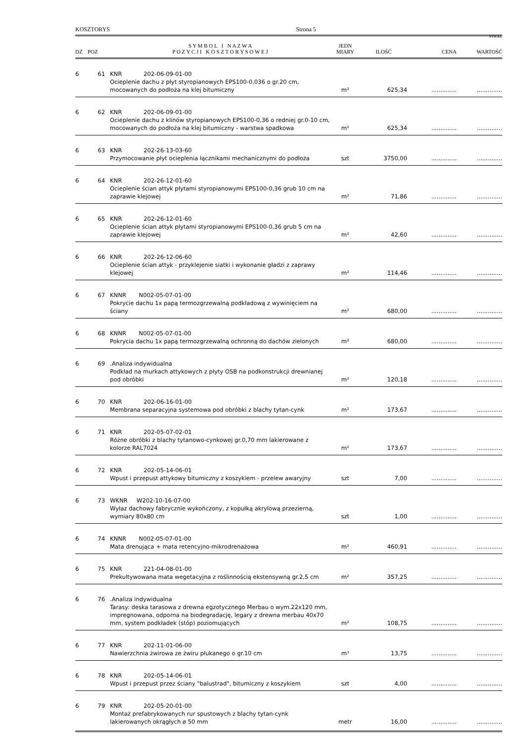KOSZTORYS Strona 5
SYKAL
| DZ | POZ | S Y M B O L I N A Z W A P O Z Y C J I K O S Z T O R Y S O W E J | JEDN MIARY | ILOŚĆ | CENA | WARTOŚĆ |
| --- | --- | --- | --- | --- | --- | --- |
| 6 | 61 | KNR 202-06-09-01-00 | | | | |
| | | Ocieplenie dachu z płyt styropianowych EPS100-0,036 o gr.20 cm, mocowanych do podłoża na klej bitumiczny | m² | 625,34 | .............. | .............. |
| 6 | 62 | KNR 202-06-09-01-00 | | | | |
| | | Ocieplenie dachu z klinów styropianowych EPS100-0,36 o redniej gr.0-10 cm, mocowanych do podłoża na klej bitumiczny - warstwa spadkowa | m² | 625,34 | .............. | .............. |
| 6 | 63 | KNR 202-26-13-03-60 | | | | |
| | | Przymocowanie płyt ocieplenia łącznikami mechanicznymi do podłoża | szt | 3750,00 | .............. | .............. |
| 6 | 64 | KNR 202-26-12-01-60 | | | | |
| | | Ocieplenie ścian attyk płytami styropianowymi EPS100-0,36 grub 10 cm na zaprawie klejowej | m² | 71,86 | .............. | .............. |
| 6 | 65 | KNR 202-26-12-01-60 | | | | |
| | | Ocieplenie ścian attyk płytami styropianowymi EPS100-0,36 grub 5 cm na zaprawie klejowej | m² | 42,60 | .............. | .............. |
| 6 | 66 | KNR 202-26-12-06-60 | | | | |
| | | Ocieplenie ścian attyk - przyklejenie siatki i wykonanie gładzi z zaprawy klejowej | m² | 114,46 | .............. | .............. |
| 6 | 67 | KNNR N002-05-07-01-00 | | | | |
| | | Pokrycie dachu 1x papą termozgrzewalną podkładową z wywinięciem na ściany | m² | 680,00 | .............. | .............. |
| 6 | 68 | KNNR N002-05-07-01-00 | | | | |
| | | Pokrycia dachu 1x papą termozgrzewalną ochronną do dachów zielonych | m² | 680,00 | .............. | .............. |
| 6 | 69 | .Analiza indywidualna | | | | |
| | | Podkład na murkach attykowych z płyty OSB na podkonstrukcji drewnianej pod obróbki | m² | 120,18 | .............. | .............. |
| 6 | 70 | KNR 202-06-16-01-00 | | | | |
| | | Membrana separacyjna systemowa pod obróbki z blachy tytan-cynk | m² | 173,67 | .............. | .............. |
| 6 | 71 | KNR 202-05-07-02-01 | | | | |
| | | Różne obróbki z blachy tytanowo-cynkowej gr.0,70 mm lakierowane z kolorze RAL7024 | m² | 173,67 | .............. | .............. |
| 6 | 72 | KNR 202-05-14-06-01 | | | | |
| | | Wpust i przepust attykowy bitumiczny z koszykiem - przelew awaryjny | szt | 7,00 | .............. | .............. |
| 6 | 73 | WKNR W202-10-16-07-00 | | | | |
| | | Wyłaz dachowy fabrycznie wykończony, z kopułką akrylową przezierną, wymiary 80x80 cm | szt | 1,00 | .............. | .............. |
| 6 | 74 | KNNR N002-05-07-01-00 | | | | |
| | | Mata drenująca + mata retencyjno-mikrodrenażowa | m² | 460,91 | .............. | .............. |
| 6 | 75 | KNR 221-04-08-01-00 | | | | |
| | | Prekultywowana mata wegetacyjna z roślinnością ekstensywną gr.2,5 cm | m² | 357,25 | .............. | .............. |
| 6 | 76 | .Analiza indywidualna | | | | |
| | | Tarasy: deska tarasowa z drewna egzotycznego Merbau o wym.22x120 mm, impregnowana, odporna na biodegradację, legary z drewna merbau 40x70 mm, system podkładek (stóp) poziomujących | m² | 108,75 | .............. | .............. |
| 6 | 77 | KNR 202-11-01-06-00 | | | | |
| | | Nawierzchnia żwirowa ze żwiru płukanego o gr.10 cm | m³ | 13,75 | .............. | .............. |
| 6 | 78 | KNR 202-05-14-06-01 | | | | |
| | | Wpust i przepust przez ściany "balustrad", bitumiczny z koszykiem | szt | 4,00 | .............. | .............. |
| 6 | 79 | KNR 202-05-20-01-00 | | | | |
| | | Montaż prefabrykowanych rur spustowych z blachy tytan-cynk lakierowanych okrągłych ø 50 mm | metr | 16,00 | .............. | .............. |